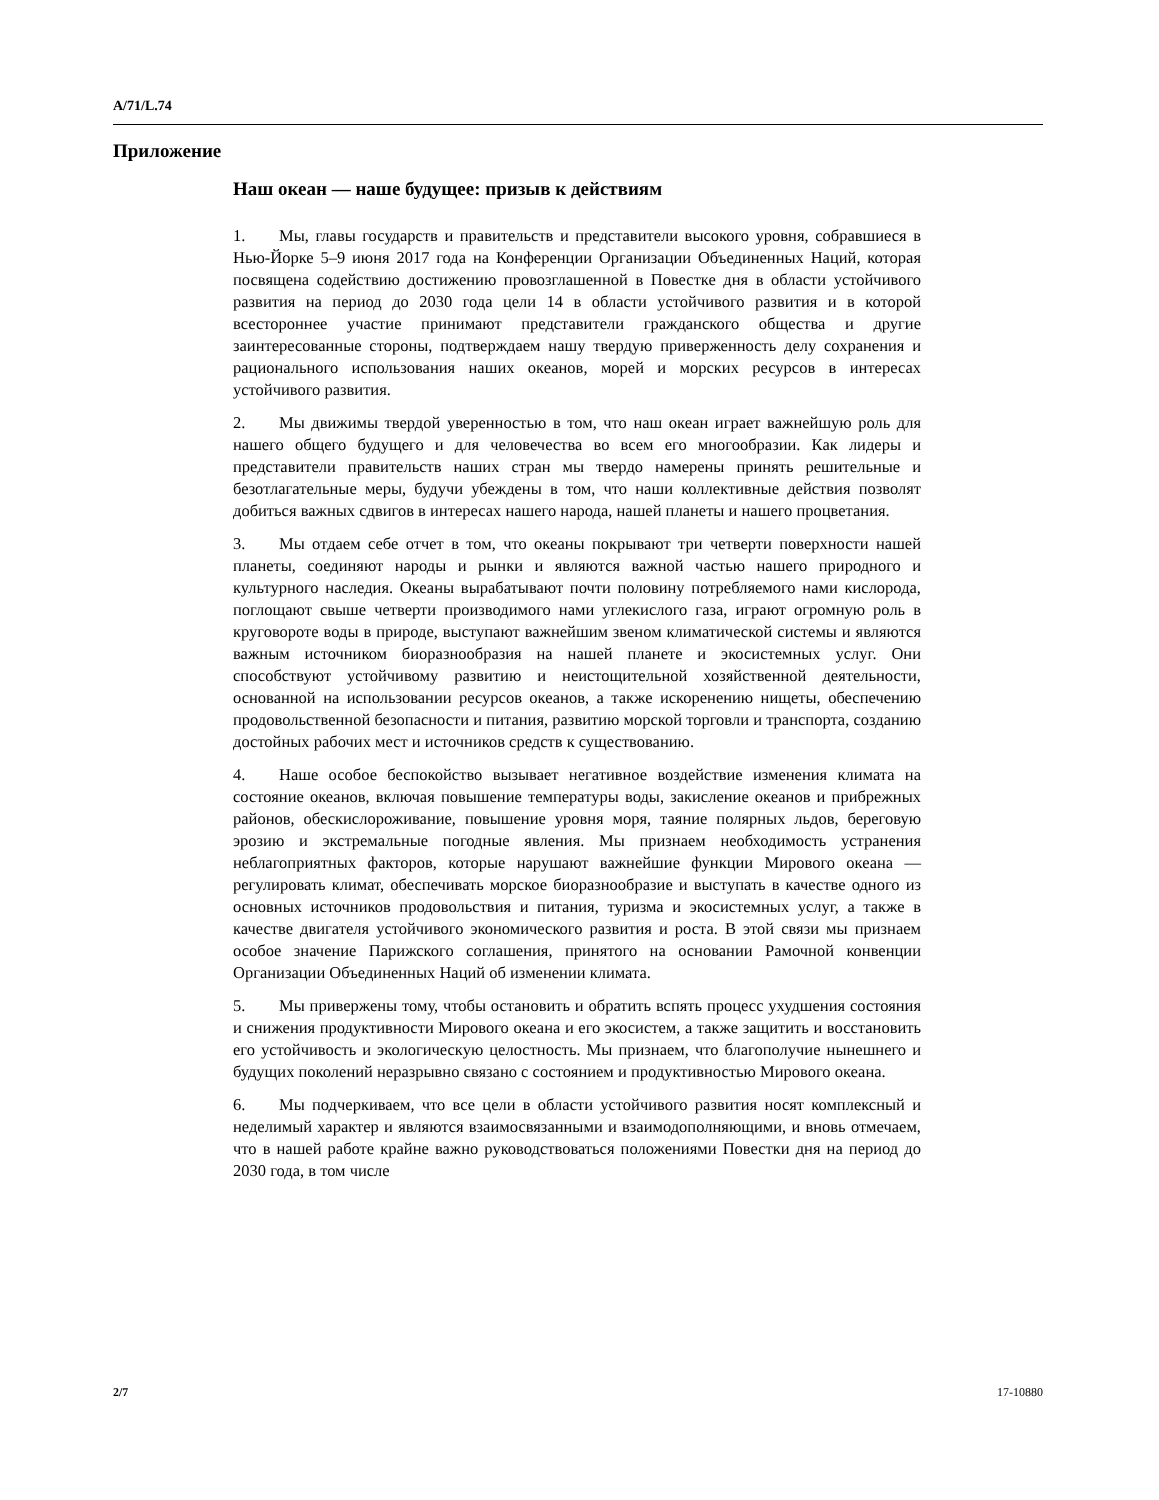A/71/L.74
Приложение
Наш океан — наше будущее: призыв к действиям
1. Мы, главы государств и правительств и представители высокого уровня, собравшиеся в Нью-Йорке 5–9 июня 2017 года на Конференции Организации Объединенных Наций, которая посвящена содействию достижению провозглашенной в Повестке дня в области устойчивого развития на период до 2030 года цели 14 в области устойчивого развития и в которой всестороннее участие принимают представители гражданского общества и другие заинтересованные стороны, подтверждаем нашу твердую приверженность делу сохранения и рационального использования наших океанов, морей и морских ресурсов в интересах устойчивого развития.
2. Мы движимы твердой уверенностью в том, что наш океан играет важнейшую роль для нашего общего будущего и для человечества во всем его многообразии. Как лидеры и представители правительств наших стран мы твердо намерены принять решительные и безотлагательные меры, будучи убеждены в том, что наши коллективные действия позволят добиться важных сдвигов в интересах нашего народа, нашей планеты и нашего процветания.
3. Мы отдаем себе отчет в том, что океаны покрывают три четверти поверхности нашей планеты, соединяют народы и рынки и являются важной частью нашего природного и культурного наследия. Океаны вырабатывают почти половину потребляемого нами кислорода, поглощают свыше четверти производимого нами углекислого газа, играют огромную роль в круговороте воды в природе, выступают важнейшим звеном климатической системы и являются важным источником биоразнообразия на нашей планете и экосистемных услуг. Они способствуют устойчивому развитию и неистощительной хозяйственной деятельности, основанной на использовании ресурсов океанов, а также искоренению нищеты, обеспечению продовольственной безопасности и питания, развитию морской торговли и транспорта, созданию достойных рабочих мест и источников средств к существованию.
4. Наше особое беспокойство вызывает негативное воздействие изменения климата на состояние океанов, включая повышение температуры воды, закисление океанов и прибрежных районов, обескислороживание, повышение уровня моря, таяние полярных льдов, береговую эрозию и экстремальные погодные явления. Мы признаем необходимость устранения неблагоприятных факторов, которые нарушают важнейшие функции Мирового океана — регулировать климат, обеспечивать морское биоразнообразие и выступать в качестве одного из основных источников продовольствия и питания, туризма и экосистемных услуг, а также в качестве двигателя устойчивого экономического развития и роста. В этой связи мы признаем особое значение Парижского соглашения, принятого на основании Рамочной конвенции Организации Объединенных Наций об изменении климата.
5. Мы привержены тому, чтобы остановить и обратить вспять процесс ухудшения состояния и снижения продуктивности Мирового океана и его экосистем, а также защитить и восстановить его устойчивость и экологическую целостность. Мы признаем, что благополучие нынешнего и будущих поколений неразрывно связано с состоянием и продуктивностью Мирового океана.
6. Мы подчеркиваем, что все цели в области устойчивого развития носят комплексный и неделимый характер и являются взаимосвязанными и взаимодополняющими, и вновь отмечаем, что в нашей работе крайне важно руководствоваться положениями Повестки дня на период до 2030 года, в том числе
2/7 17-10880